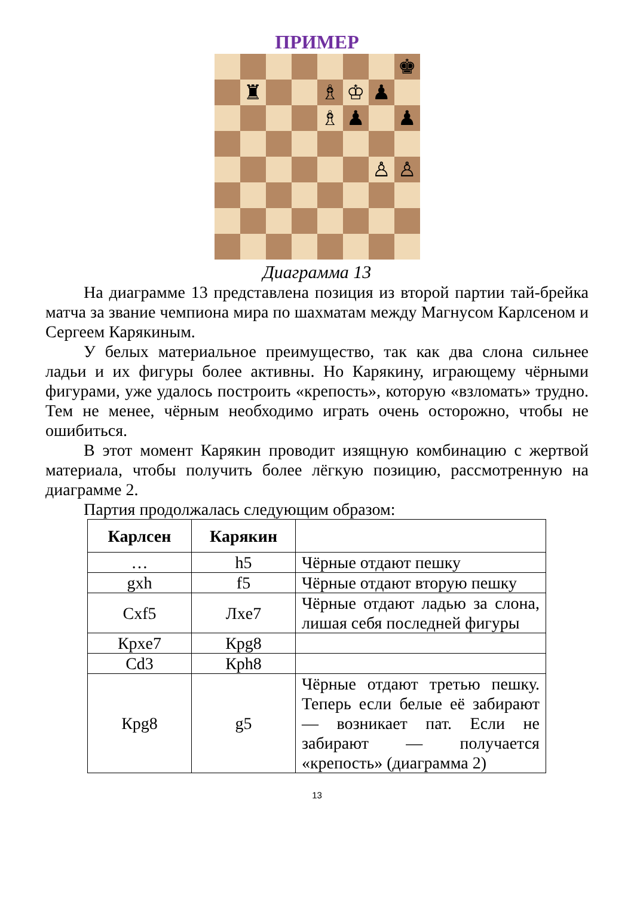ПРИМЕР
♚
♜
♗
♔
♟
♗
♟
♟
♙
♙
Диаграмма 13
На диаграмме 13 представлена позиция из второй партии тай-брейка матча за звание чемпиона мира по шахматам между Магнусом Карлсеном и Сергеем Карякиным.
У белых материальное преимущество, так как два слона сильнее ладьи и их фигуры более активны. Но Карякину, играющему чёрными фигурами, уже удалось построить «крепость», которую «взломать» трудно. Тем не менее, чёрным необходимо играть очень осторожно, чтобы не ошибиться.
В этот момент Карякин проводит изящную комбинацию с жертвой материала, чтобы получить более лёгкую позицию, рассмотренную на диаграмме 2.
Партия продолжалась следующим образом:
| Карлсен | Карякин | |
| --- | --- | --- |
| … | h5 | Чёрные отдают пешку |
| gxh | f5 | Чёрные отдают вторую пешку |
| Cxf5 | Лxe7 | Чёрные отдают ладью за слона, лишая себя последней фигуры |
| Крxe7 | Крg8 | |
| Cd3 | Крh8 | |
| Крg8 | g5 | Чёрные отдают третью пешку. Теперь если белые её забирают — возникает пат. Если не забирают — получается «крепость» (диаграмма 2) |
13